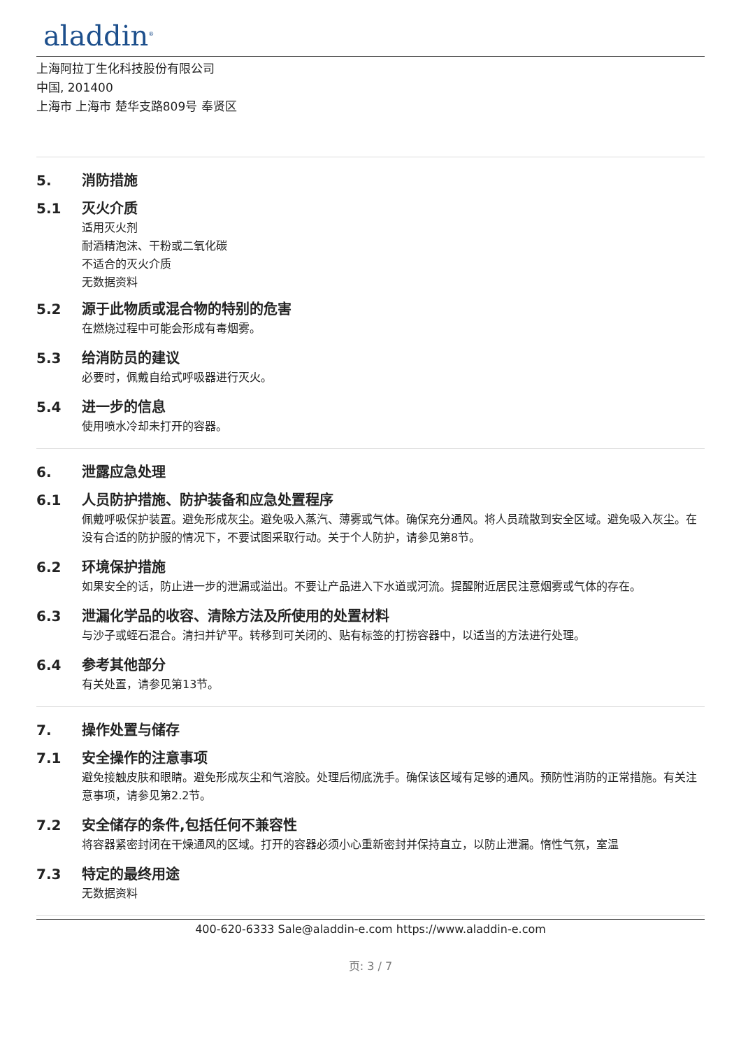aladdin<sup>®</sup>
上海阿拉丁生化科技股份有限公司
中国, 201400
上海市 上海市 楚华支路809号 奉贤区
5. 消防措施
5.1 灭火介质
适用灭火剂
耐酒精泡沫、干粉或二氧化碳
不适合的灭火介质
无数据资料
5.2 源于此物质或混合物的特别的危害
在燃烧过程中可能会形成有毒烟雾。
5.3 给消防员的建议
必要时，佩戴自给式呼吸器进行灭火。
5.4 进一步的信息
使用喷水冷却未打开的容器。
6. 泄露应急处理
6.1 人员防护措施、防护装备和应急处置程序
佩戴呼吸保护装置。避免形成灰尘。避免吸入蒸汽、薄雾或气体。确保充分通风。将人员疏散到安全区域。避免吸入灰尘。在没有合适的防护服的情况下，不要试图采取行动。关于个人防护，请参见第8节。
6.2 环境保护措施
如果安全的话，防止进一步的泄漏或溢出。不要让产品进入下水道或河流。提醒附近居民注意烟雾或气体的存在。
6.3 泄漏化学品的收容、清除方法及所使用的处置材料
与沙子或蛭石混合。清扫并铲平。转移到可关闭的、贴有标签的打捞容器中，以适当的方法进行处理。
6.4 参考其他部分
有关处置，请参见第13节。
7. 操作处置与储存
7.1 安全操作的注意事项
避免接触皮肤和眼睛。避免形成灰尘和气溶胶。处理后彻底洗手。确保该区域有足够的通风。预防性消防的正常措施。有关注意事项，请参见第2.2节。
7.2 安全储存的条件,包括任何不兼容性
将容器紧密封闭在干燥通风的区域。打开的容器必须小心重新密封并保持直立，以防止泄漏。惰性气氛，室温
7.3 特定的最终用途
无数据资料
400-620-6333 Sale@aladdin-e.com https://www.aladdin-e.com
页: 3 / 7